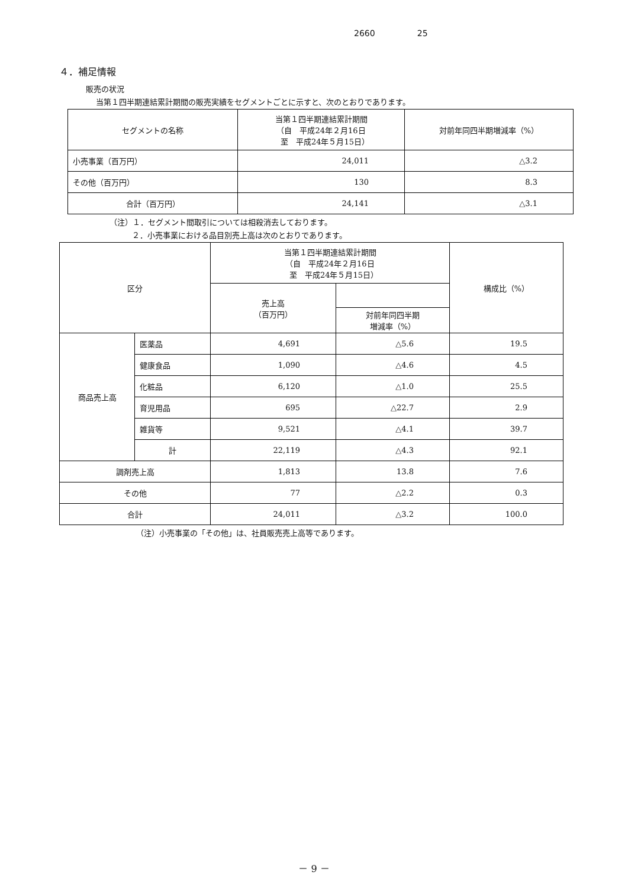2660 25
４．補足情報
販売の状況
当第１四半期連結累計期間の販売実績をセグメントごとに示すと、次のとおりであります。
| セグメントの名称 | 当第１四半期連結累計期間 （自 平成24年２月16日 至 平成24年５月15日） | 対前年同四半期増減率（%） |
| --- | --- | --- |
| 小売事業（百万円） | 24,011 | △3.2 |
| その他（百万円） | 130 | 8.3 |
| 合計（百万円） | 24,141 | △3.1 |
（注）１．セグメント間取引については相殺消去しております。
２．小売事業における品目別売上高は次のとおりであります。
| 区分 | | 当第１四半期連結累計期間 （自 平成24年２月16日 至 平成24年５月15日） | | 構成比（%） |
| --- | --- | --- | --- | --- |
| | | 売上高 （百万円） | | |
| | | | 対前年同四半期 増減率（%） | |
| 商品売上高 | 医薬品 | 4,691 | △5.6 | 19.5 |
| | 健康食品 | 1,090 | △4.6 | 4.5 |
| | 化粧品 | 6,120 | △1.0 | 25.5 |
| | 育児用品 | 695 | △22.7 | 2.9 |
| | 雑貨等 | 9,521 | △4.1 | 39.7 |
| | 計 | 22,119 | △4.3 | 92.1 |
| 調剤売上高 | | 1,813 | 13.8 | 7.6 |
| その他 | | 77 | △2.2 | 0.3 |
| 合計 | | 24,011 | △3.2 | 100.0 |
（注）小売事業の「その他」は、社員販売売上高等であります。
－ 9 －